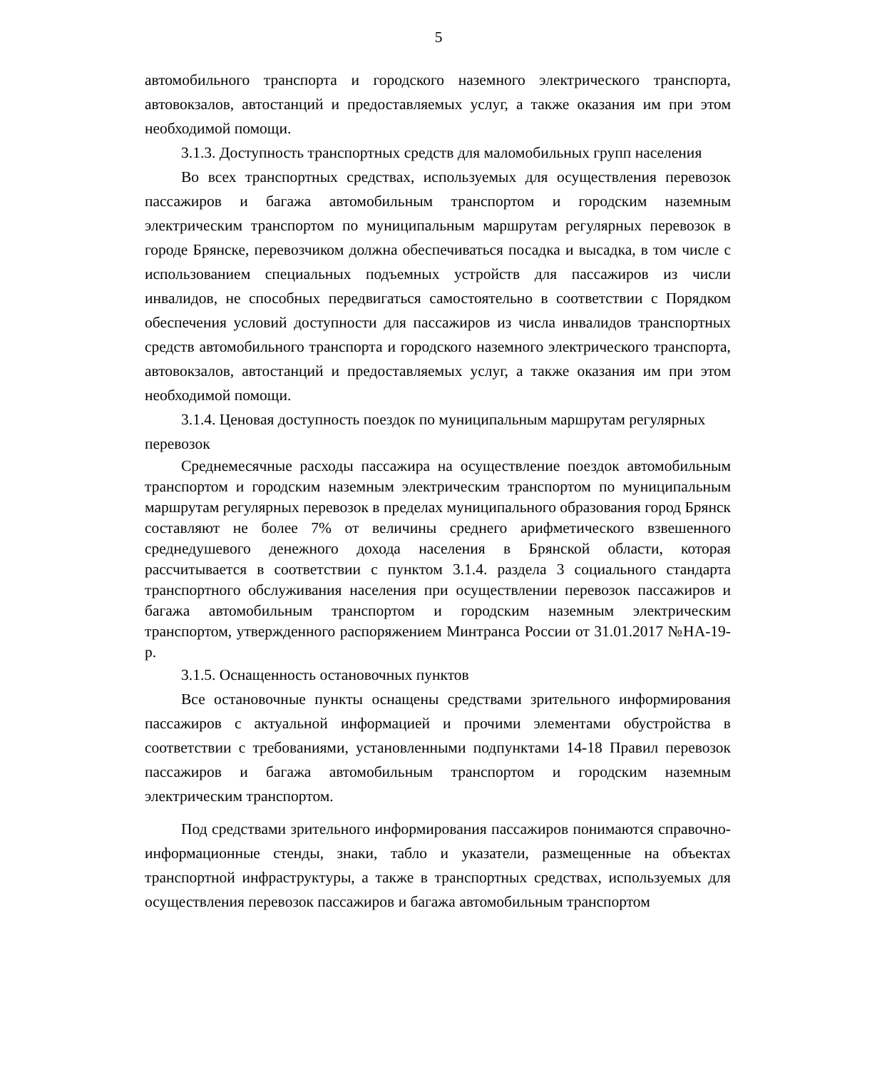5
автомобильного транспорта и городского наземного электрического транспорта, автовокзалов, автостанций и предоставляемых услуг, а также оказания им при этом необходимой помощи.
3.1.3. Доступность транспортных средств для маломобильных групп населения
Во всех транспортных средствах, используемых для осуществления перевозок пассажиров и багажа автомобильным транспортом и городским наземным электрическим транспортом по муниципальным маршрутам регулярных перевозок в городе Брянске, перевозчиком должна обеспечиваться посадка и высадка, в том числе с использованием специальных подъемных устройств для пассажиров из числи инвалидов, не способных передвигаться самостоятельно в соответствии с Порядком обеспечения условий доступности для пассажиров из числа инвалидов транспортных средств автомобильного транспорта и городского наземного электрического транспорта, автовокзалов, автостанций и предоставляемых услуг, а также оказания им при этом необходимой помощи.
3.1.4. Ценовая доступность поездок по муниципальным маршрутам регулярных перевозок
Среднемесячные расходы пассажира на осуществление поездок автомобильным транспортом и городским наземным электрическим транспортом по муниципальным маршрутам регулярных перевозок в пределах муниципального образования город Брянск составляют не более 7% от величины среднего арифметического взвешенного среднедушевого денежного дохода населения в Брянской области, которая рассчитывается в соответствии с пунктом 3.1.4. раздела 3 социального стандарта транспортного обслуживания населения при осуществлении перевозок пассажиров и багажа автомобильным транспортом и городским наземным электрическим транспортом, утвержденного распоряжением Минтранса России от 31.01.2017 №НА-19-р.
3.1.5. Оснащенность остановочных пунктов
Все остановочные пункты оснащены средствами зрительного информирования пассажиров с актуальной информацией и прочими элементами обустройства в соответствии с требованиями, установленными подпунктами 14-18 Правил перевозок пассажиров и багажа автомобильным транспортом и городским наземным электрическим транспортом.
Под средствами зрительного информирования пассажиров понимаются справочно-информационные стенды, знаки, табло и указатели, размещенные на объектах транспортной инфраструктуры, а также в транспортных средствах, используемых для осуществления перевозок пассажиров и багажа автомобильным транспортом